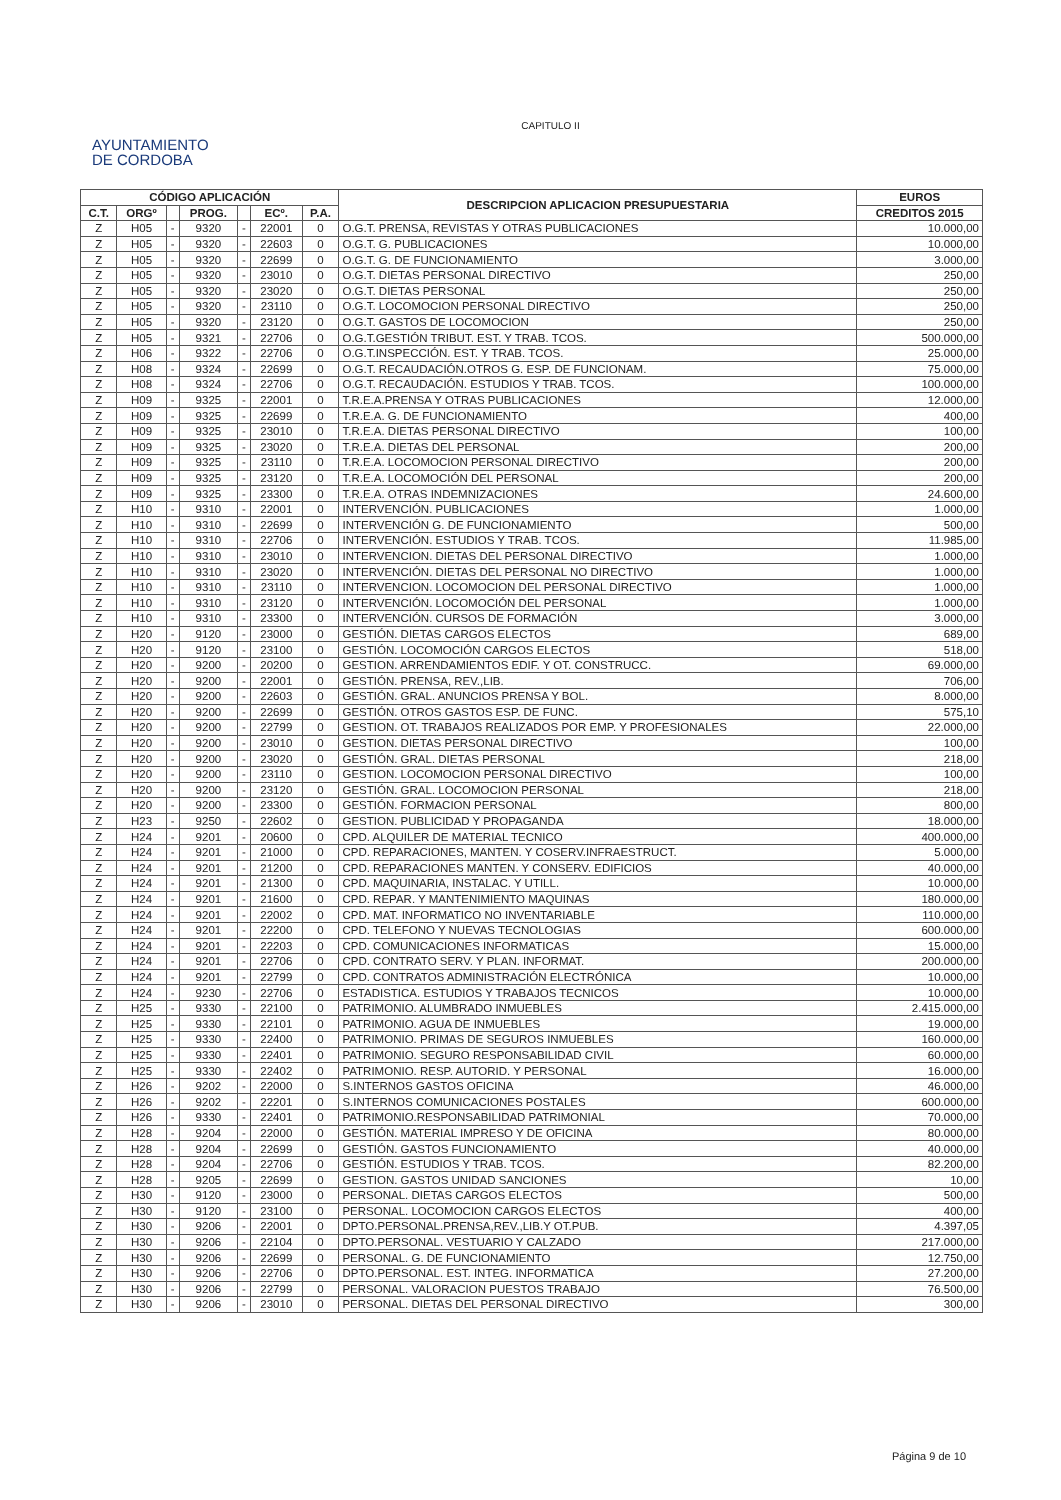CAPITULO II
AYUNTAMIENTO
DE CORDOBA
| CÓDIGO APLICACIÓN | | | | | | | DESCRIPCION APLICACION PRESUPUESTARIA | EUROS |
| --- | --- | --- | --- | --- | --- | --- | --- | --- |
| C.T. | ORGº | | PROG. | | ECº. | P.A. | | CREDITOS 2015 |
| Z | H05 | - | 9320 | - | 22001 | 0 | O.G.T. PRENSA, REVISTAS Y OTRAS PUBLICACIONES | 10.000,00 |
| Z | H05 | - | 9320 | - | 22603 | 0 | O.G.T. G. PUBLICACIONES | 10.000,00 |
| Z | H05 | - | 9320 | - | 22699 | 0 | O.G.T. G. DE FUNCIONAMIENTO | 3.000,00 |
| Z | H05 | - | 9320 | - | 23010 | 0 | O.G.T. DIETAS PERSONAL DIRECTIVO | 250,00 |
| Z | H05 | - | 9320 | - | 23020 | 0 | O.G.T. DIETAS PERSONAL | 250,00 |
| Z | H05 | - | 9320 | - | 23110 | 0 | O.G.T. LOCOMOCION PERSONAL DIRECTIVO | 250,00 |
| Z | H05 | - | 9320 | - | 23120 | 0 | O.G.T. GASTOS DE LOCOMOCION | 250,00 |
| Z | H05 | - | 9321 | - | 22706 | 0 | O.G.T.GESTIÓN TRIBUT. EST. Y TRAB. TCOS. | 500.000,00 |
| Z | H06 | - | 9322 | - | 22706 | 0 | O.G.T.INSPECCIÓN. EST. Y TRAB. TCOS. | 25.000,00 |
| Z | H08 | - | 9324 | - | 22699 | 0 | O.G.T. RECAUDACIÓN.OTROS G. ESP. DE FUNCIONAM. | 75.000,00 |
| Z | H08 | - | 9324 | - | 22706 | 0 | O.G.T. RECAUDACIÓN. ESTUDIOS Y TRAB. TCOS. | 100.000,00 |
| Z | H09 | - | 9325 | - | 22001 | 0 | T.R.E.A.PRENSA Y OTRAS PUBLICACIONES | 12.000,00 |
| Z | H09 | - | 9325 | - | 22699 | 0 | T.R.E.A. G. DE FUNCIONAMIENTO | 400,00 |
| Z | H09 | - | 9325 | - | 23010 | 0 | T.R.E.A. DIETAS PERSONAL DIRECTIVO | 100,00 |
| Z | H09 | - | 9325 | - | 23020 | 0 | T.R.E.A. DIETAS DEL PERSONAL | 200,00 |
| Z | H09 | - | 9325 | - | 23110 | 0 | T.R.E.A. LOCOMOCION PERSONAL DIRECTIVO | 200,00 |
| Z | H09 | - | 9325 | - | 23120 | 0 | T.R.E.A. LOCOMOCIÓN DEL PERSONAL | 200,00 |
| Z | H09 | - | 9325 | - | 23300 | 0 | T.R.E.A. OTRAS INDEMNIZACIONES | 24.600,00 |
| Z | H10 | - | 9310 | - | 22001 | 0 | INTERVENCIÓN. PUBLICACIONES | 1.000,00 |
| Z | H10 | - | 9310 | - | 22699 | 0 | INTERVENCIÓN G. DE FUNCIONAMIENTO | 500,00 |
| Z | H10 | - | 9310 | - | 22706 | 0 | INTERVENCIÓN. ESTUDIOS Y TRAB. TCOS. | 11.985,00 |
| Z | H10 | - | 9310 | - | 23010 | 0 | INTERVENCION. DIETAS DEL PERSONAL DIRECTIVO | 1.000,00 |
| Z | H10 | - | 9310 | - | 23020 | 0 | INTERVENCIÓN. DIETAS DEL PERSONAL NO DIRECTIVO | 1.000,00 |
| Z | H10 | - | 9310 | - | 23110 | 0 | INTERVENCION. LOCOMOCION DEL PERSONAL DIRECTIVO | 1.000,00 |
| Z | H10 | - | 9310 | - | 23120 | 0 | INTERVENCIÓN. LOCOMOCIÓN DEL PERSONAL | 1.000,00 |
| Z | H10 | - | 9310 | - | 23300 | 0 | INTERVENCIÓN. CURSOS DE FORMACIÓN | 3.000,00 |
| Z | H20 | - | 9120 | - | 23000 | 0 | GESTIÓN. DIETAS CARGOS ELECTOS | 689,00 |
| Z | H20 | - | 9120 | - | 23100 | 0 | GESTIÓN. LOCOMOCIÓN CARGOS ELECTOS | 518,00 |
| Z | H20 | - | 9200 | - | 20200 | 0 | GESTION. ARRENDAMIENTOS EDIF. Y OT. CONSTRUCC. | 69.000,00 |
| Z | H20 | - | 9200 | - | 22001 | 0 | GESTIÓN. PRENSA, REV.,LIB. | 706,00 |
| Z | H20 | - | 9200 | - | 22603 | 0 | GESTIÓN. GRAL. ANUNCIOS PRENSA Y BOL. | 8.000,00 |
| Z | H20 | - | 9200 | - | 22699 | 0 | GESTIÓN. OTROS GASTOS ESP. DE FUNC. | 575,10 |
| Z | H20 | - | 9200 | - | 22799 | 0 | GESTION. OT. TRABAJOS REALIZADOS POR EMP. Y PROFESIONALES | 22.000,00 |
| Z | H20 | - | 9200 | - | 23010 | 0 | GESTION. DIETAS PERSONAL DIRECTIVO | 100,00 |
| Z | H20 | - | 9200 | - | 23020 | 0 | GESTIÓN. GRAL. DIETAS PERSONAL | 218,00 |
| Z | H20 | - | 9200 | - | 23110 | 0 | GESTION. LOCOMOCION PERSONAL DIRECTIVO | 100,00 |
| Z | H20 | - | 9200 | - | 23120 | 0 | GESTIÓN. GRAL. LOCOMOCION PERSONAL | 218,00 |
| Z | H20 | - | 9200 | - | 23300 | 0 | GESTIÓN. FORMACION PERSONAL | 800,00 |
| Z | H23 | - | 9250 | - | 22602 | 0 | GESTION. PUBLICIDAD Y PROPAGANDA | 18.000,00 |
| Z | H24 | - | 9201 | - | 20600 | 0 | CPD. ALQUILER DE MATERIAL TECNICO | 400.000,00 |
| Z | H24 | - | 9201 | - | 21000 | 0 | CPD. REPARACIONES, MANTEN. Y COSERV.INFRAESTRUCT. | 5.000,00 |
| Z | H24 | - | 9201 | - | 21200 | 0 | CPD. REPARACIONES MANTEN. Y CONSERV. EDIFICIOS | 40.000,00 |
| Z | H24 | - | 9201 | - | 21300 | 0 | CPD. MAQUINARIA, INSTALAC. Y UTILL. | 10.000,00 |
| Z | H24 | - | 9201 | - | 21600 | 0 | CPD. REPAR. Y MANTENIMIENTO MAQUINAS | 180.000,00 |
| Z | H24 | - | 9201 | - | 22002 | 0 | CPD. MAT. INFORMATICO NO INVENTARIABLE | 110.000,00 |
| Z | H24 | - | 9201 | - | 22200 | 0 | CPD. TELEFONO Y NUEVAS TECNOLOGIAS | 600.000,00 |
| Z | H24 | - | 9201 | - | 22203 | 0 | CPD. COMUNICACIONES INFORMATICAS | 15.000,00 |
| Z | H24 | - | 9201 | - | 22706 | 0 | CPD. CONTRATO SERV. Y PLAN. INFORMAT. | 200.000,00 |
| Z | H24 | - | 9201 | - | 22799 | 0 | CPD. CONTRATOS ADMINISTRACIÓN ELECTRÓNICA | 10.000,00 |
| Z | H24 | - | 9230 | - | 22706 | 0 | ESTADISTICA. ESTUDIOS Y TRABAJOS TECNICOS | 10.000,00 |
| Z | H25 | - | 9330 | - | 22100 | 0 | PATRIMONIO. ALUMBRADO INMUEBLES | 2.415.000,00 |
| Z | H25 | - | 9330 | - | 22101 | 0 | PATRIMONIO. AGUA DE INMUEBLES | 19.000,00 |
| Z | H25 | - | 9330 | - | 22400 | 0 | PATRIMONIO. PRIMAS DE SEGUROS INMUEBLES | 160.000,00 |
| Z | H25 | - | 9330 | - | 22401 | 0 | PATRIMONIO. SEGURO RESPONSABILIDAD CIVIL | 60.000,00 |
| Z | H25 | - | 9330 | - | 22402 | 0 | PATRIMONIO. RESP. AUTORID. Y PERSONAL | 16.000,00 |
| Z | H26 | - | 9202 | - | 22000 | 0 | S.INTERNOS GASTOS OFICINA | 46.000,00 |
| Z | H26 | - | 9202 | - | 22201 | 0 | S.INTERNOS COMUNICACIONES POSTALES | 600.000,00 |
| Z | H26 | - | 9330 | - | 22401 | 0 | PATRIMONIO.RESPONSABILIDAD PATRIMONIAL | 70.000,00 |
| Z | H28 | - | 9204 | - | 22000 | 0 | GESTIÓN. MATERIAL IMPRESO Y DE OFICINA | 80.000,00 |
| Z | H28 | - | 9204 | - | 22699 | 0 | GESTIÓN. GASTOS FUNCIONAMIENTO | 40.000,00 |
| Z | H28 | - | 9204 | - | 22706 | 0 | GESTIÓN. ESTUDIOS Y TRAB. TCOS. | 82.200,00 |
| Z | H28 | - | 9205 | - | 22699 | 0 | GESTION. GASTOS UNIDAD SANCIONES | 10,00 |
| Z | H30 | - | 9120 | - | 23000 | 0 | PERSONAL. DIETAS CARGOS ELECTOS | 500,00 |
| Z | H30 | - | 9120 | - | 23100 | 0 | PERSONAL. LOCOMOCION CARGOS ELECTOS | 400,00 |
| Z | H30 | - | 9206 | - | 22001 | 0 | DPTO.PERSONAL.PRENSA,REV.,LIB.Y OT.PUB. | 4.397,05 |
| Z | H30 | - | 9206 | - | 22104 | 0 | DPTO.PERSONAL. VESTUARIO Y CALZADO | 217.000,00 |
| Z | H30 | - | 9206 | - | 22699 | 0 | PERSONAL. G. DE FUNCIONAMIENTO | 12.750,00 |
| Z | H30 | - | 9206 | - | 22706 | 0 | DPTO.PERSONAL. EST. INTEG. INFORMATICA | 27.200,00 |
| Z | H30 | - | 9206 | - | 22799 | 0 | PERSONAL. VALORACION PUESTOS TRABAJO | 76.500,00 |
| Z | H30 | - | 9206 | - | 23010 | 0 | PERSONAL. DIETAS DEL PERSONAL DIRECTIVO | 300,00 |
Página 9 de 10